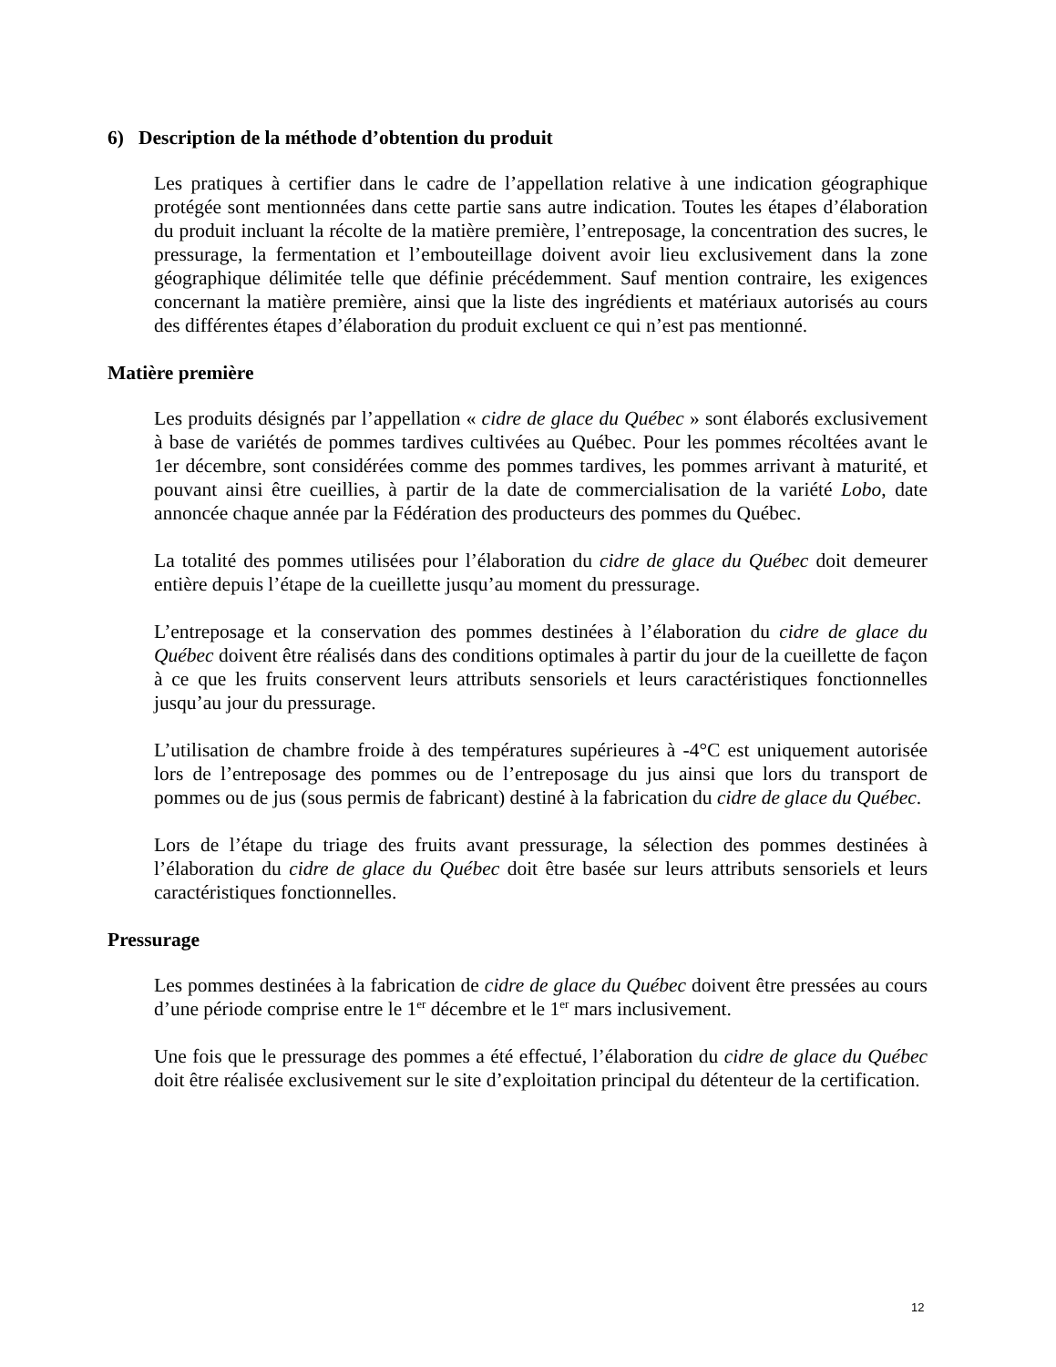6) Description de la méthode d’obtention du produit
Les pratiques à certifier dans le cadre de l’appellation relative à une indication géographique protégée sont mentionnées dans cette partie sans autre indication. Toutes les étapes d’élaboration du produit incluant la récolte de la matière première, l’entreposage, la concentration des sucres, le pressurage, la fermentation et l’embouteillage doivent avoir lieu exclusivement dans la zone géographique délimitée telle que définie précédemment. Sauf mention contraire, les exigences concernant la matière première, ainsi que la liste des ingrédients et matériaux autorisés au cours des différentes étapes d’élaboration du produit excluent ce qui n’est pas mentionné.
Matière première
Les produits désignés par l’appellation « cidre de glace du Québec » sont élaborés exclusivement à base de variétés de pommes tardives cultivées au Québec. Pour les pommes récoltées avant le 1er décembre, sont considérées comme des pommes tardives, les pommes arrivant à maturité, et pouvant ainsi être cueillies, à partir de la date de commercialisation de la variété Lobo, date annoncée chaque année par la Fédération des producteurs des pommes du Québec.
La totalité des pommes utilisées pour l’élaboration du cidre de glace du Québec doit demeurer entière depuis l’étape de la cueillette jusqu’au moment du pressurage.
L’entreposage et la conservation des pommes destinées à l’élaboration du cidre de glace du Québec doivent être réalisés dans des conditions optimales à partir du jour de la cueillette de façon à ce que les fruits conservent leurs attributs sensoriels et leurs caractéristiques fonctionnelles jusqu’au jour du pressurage.
L’utilisation de chambre froide à des températures supérieures à -4°C est uniquement autorisée lors de l’entreposage des pommes ou de l’entreposage du jus ainsi que lors du transport de pommes ou de jus (sous permis de fabricant) destiné à la fabrication du cidre de glace du Québec.
Lors de l’étape du triage des fruits avant pressurage, la sélection des pommes destinées à l’élaboration du cidre de glace du Québec doit être basée sur leurs attributs sensoriels et leurs caractéristiques fonctionnelles.
Pressurage
Les pommes destinées à la fabrication de cidre de glace du Québec doivent être pressées au cours d’une période comprise entre le 1<sup>er</sup> décembre et le 1<sup>er</sup> mars inclusivement.
Une fois que le pressurage des pommes a été effectué, l’élaboration du cidre de glace du Québec doit être réalisée exclusivement sur le site d’exploitation principal du détenteur de la certification.
12